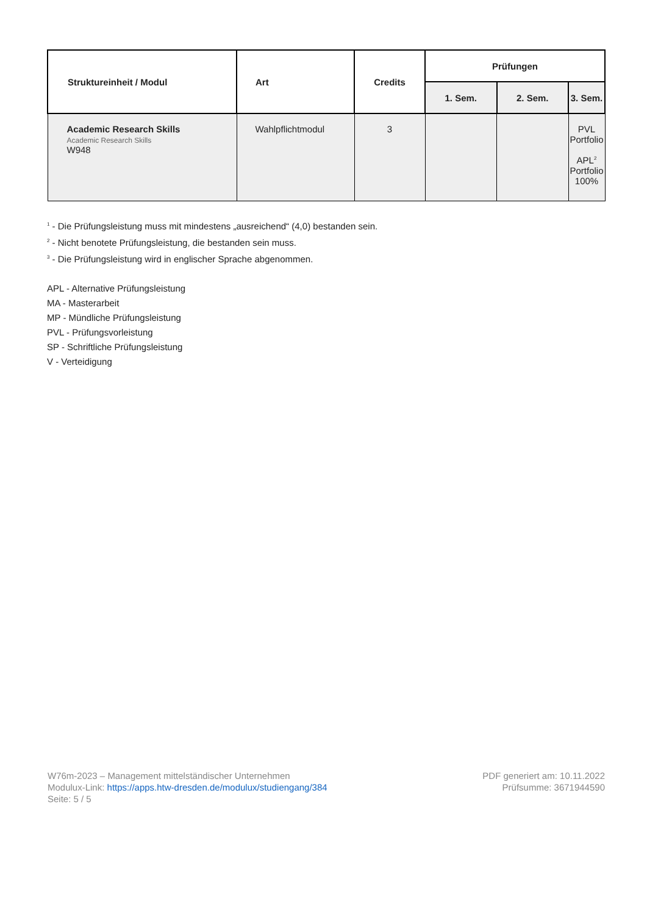| Struktureinheit / Modul | Art | Credits | Prüfungen | | |
| --- | --- | --- | --- | --- | --- |
| | | | 1. Sem. | 2. Sem. | 3. Sem. |
| Academic Research Skills Academic Research Skills W948 | Wahlpflichtmodul | 3 | | | PVL Portfolio APL<sup>2</sup> Portfolio 100% |
<sup>1</sup> - Die Prüfungsleistung muss mit mindestens „ausreichend“ (4,0) bestanden sein.
<sup>2</sup> - Nicht benotete Prüfungsleistung, die bestanden sein muss.
<sup>3</sup> - Die Prüfungsleistung wird in englischer Sprache abgenommen.
APL - Alternative Prüfungsleistung
MA - Masterarbeit
MP - Mündliche Prüfungsleistung
PVL - Prüfungsvorleistung
SP - Schriftliche Prüfungsleistung
V - Verteidigung
W76m-2023 – Management mittelständischer Unternehmen
Modulux-Link: https://apps.htw-dresden.de/modulux/studiengang/384
Seite: 5 / 5
PDF generiert am: 10.11.2022
Prüfsumme: 3671944590